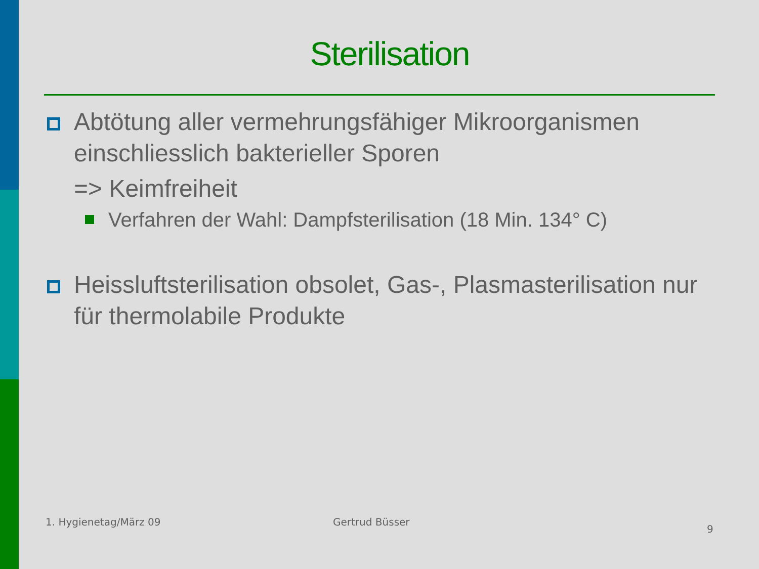Sterilisation
Abtötung aller vermehrungsfähiger Mikroorganismen einschliesslich bakterieller Sporen
=> Keimfreiheit
Verfahren der Wahl: Dampfsterilisation (18 Min. 134° C)
Heissluftsterilisation obsolet, Gas-, Plasmasterilisation nur für thermolabile Produkte
1. Hygienetag/März 09 Gertrud Büsser
9